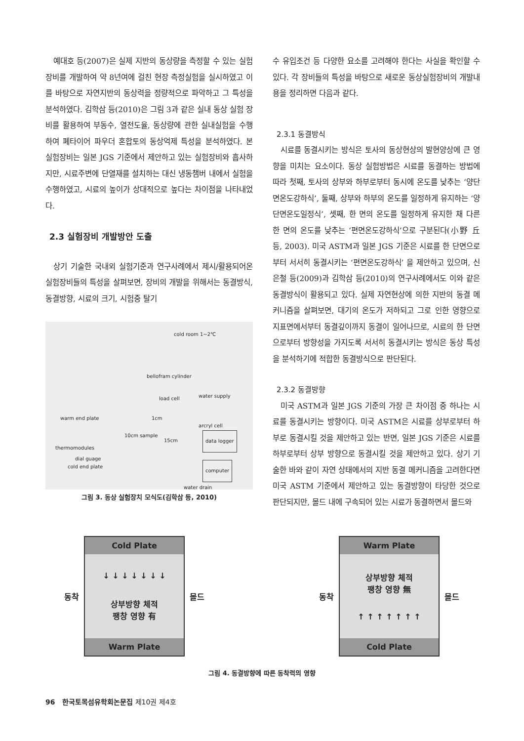예대호 등(2007)은 실제 지반의 동상량을 측정할 수 있는 실험장비를 개발하여 약 8년여에 걸친 현장 측정실험을 실시하였고 이를 바탕으로 자연지반의 동상력을 정량적으로 파악하고 그 특성을 분석하였다. 김학삼 등(2010)은 그림 3과 같은 실내 동상 실험 장비를 활용하여 부동수, 열전도율, 동상량에 관한 실내실험을 수행하여 폐타이어 파우더 혼합토의 동상억제 특성을 분석하였다. 본 실험장비는 일본 JGS 기준에서 제안하고 있는 실험장비와 흡사하지만, 시료주변에 단열재를 설치하는 대신 냉동챔버 내에서 실험을 수행하였고, 시료의 높이가 상대적으로 높다는 차이점을 나타내었다.
2.3 실험장비 개발방안 도출
상기 기술한 국내외 실험기준과 연구사례에서 제시/활용되어온 실험장비들의 특성을 살펴보면, 장비의 개발을 위해서는 동결방식, 동결방향, 시료의 크기, 시험중 탈기
cold room 1~2℃
bellofram cylinder
load cell water supply
warm end plate 1cm
arcryl cell
10cm sample
15cm data logger
thermomodules
dial guage
cold end plate computer
water drain
그림 3. 동상 실험장치 모식도(김학삼 등, 2010)
수 유입조건 등 다양한 요소를 고려해야 한다는 사실을 확인할 수 있다. 각 장비들의 특성을 바탕으로 새로운 동상실험장비의 개발내용을 정리하면 다음과 같다.
2.3.1 동결방식
시료를 동결시키는 방식은 토사의 동상현상의 발현양상에 큰 영향을 미치는 요소이다. 동상 실험방법은 시료를 동결하는 방법에 따라 첫째, 토사의 상부와 하부로부터 동시에 온도를 낮추는 ‘양단면온도강하식’, 둘째, 상부와 하부의 온도를 일정하게 유지하는 ‘양단면온도일정식’, 셋째, 한 면의 온도를 일정하게 유지한 채 다른 한 면의 온도를 낮추는 ‘편면온도강하식’으로 구분된다(小野 丘 등, 2003). 미국 ASTM과 일본 JGS 기준은 시료를 한 단면으로부터 서서히 동결시키는 ‘편면온도강하식’ 을 제안하고 있으며, 신은철 등(2009)과 김학삼 등(2010)의 연구사례에서도 이와 같은 동결방식이 활용되고 있다. 실제 자연현상에 의한 지반의 동결 메커니즘을 살펴보면, 대기의 온도가 저하되고 그로 인한 영향으로 지표면에서부터 동결깊이까지 동결이 일어나므로, 시료의 한 단면으로부터 방향성을 가지도록 서서히 동결시키는 방식은 동상 특성을 분석하기에 적합한 동결방식으로 판단된다.
2.3.2 동결방향
미국 ASTM과 일본 JGS 기준의 가장 큰 차이점 중 하나는 시료를 동결시키는 방향이다. 미국 ASTM은 시료를 상부로부터 하부로 동결시킬 것을 제안하고 있는 반면, 일본 JGS 기준은 시료를 하부로부터 상부 방향으로 동결시킬 것을 제안하고 있다. 상기 기술한 바와 같이 자연 상태에서의 지반 동결 메커니즘을 고려한다면 미국 ASTM 기준에서 제안하고 있는 동결방향이 타당한 것으로 판단되지만, 몰드 내에 구속되어 있는 시료가 동결하면서 몰드와
동착
Cold Plate
↓ ↓ ↓ ↓ ↓ ↓ ↓
상부방향 체적
팽창 영향 有
Warm Plate
몰드
동착
Warm Plate
상부방향 체적
팽창 영향 無
↑ ↑ ↑ ↑ ↑ ↑ ↑
Cold Plate
몰드
그림 4. 동결방향에 따른 동착력의 영향
96 한국토목섬유학회논문집 제10권 제4호